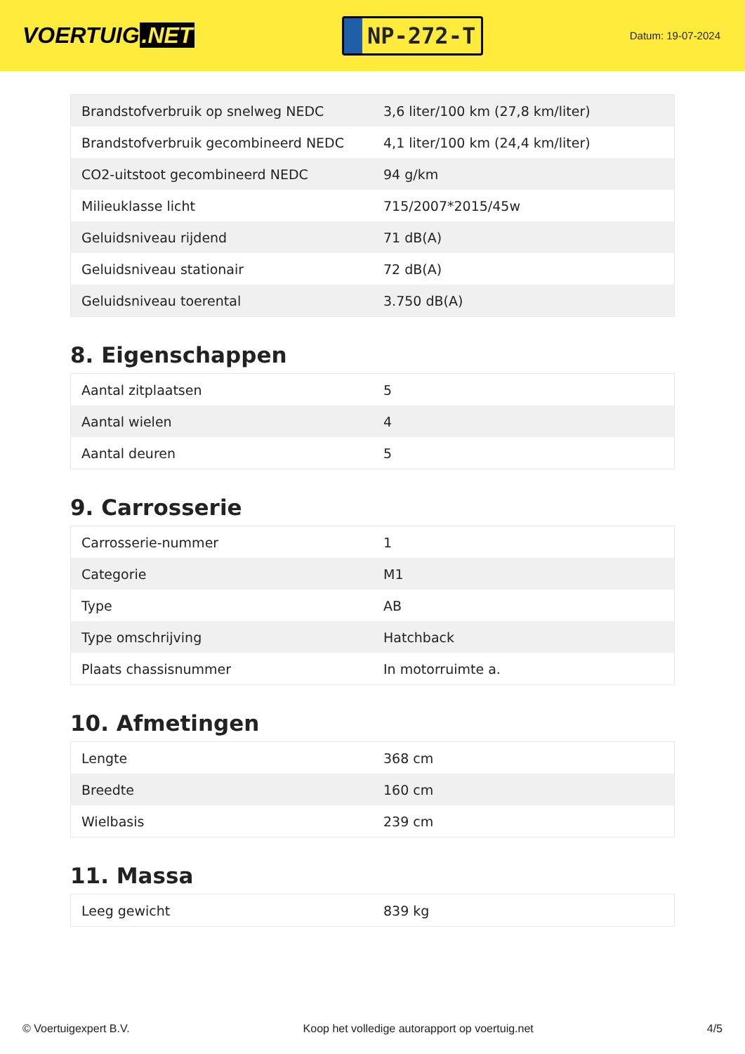VOERTUIG.NET
NP-272-T
Datum: 19-07-2024
| Brandstofverbruik op snelweg NEDC | 3,6 liter/100 km (27,8 km/liter) |
| Brandstofverbruik gecombineerd NEDC | 4,1 liter/100 km (24,4 km/liter) |
| CO2-uitstoot gecombineerd NEDC | 94 g/km |
| Milieuklasse licht | 715/2007*2015/45w |
| Geluidsniveau rijdend | 71 dB(A) |
| Geluidsniveau stationair | 72 dB(A) |
| Geluidsniveau toerental | 3.750 dB(A) |
8. Eigenschappen
| Aantal zitplaatsen | 5 |
| Aantal wielen | 4 |
| Aantal deuren | 5 |
9. Carrosserie
| Carrosserie-nummer | 1 |
| Categorie | M1 |
| Type | AB |
| Type omschrijving | Hatchback |
| Plaats chassisnummer | In motorruimte a. |
10. Afmetingen
| Lengte | 368 cm |
| Breedte | 160 cm |
| Wielbasis | 239 cm |
11. Massa
| Leeg gewicht | 839 kg |
© Voertuigexpert B.V. Koop het volledige autorapport op voertuig.net 4/5